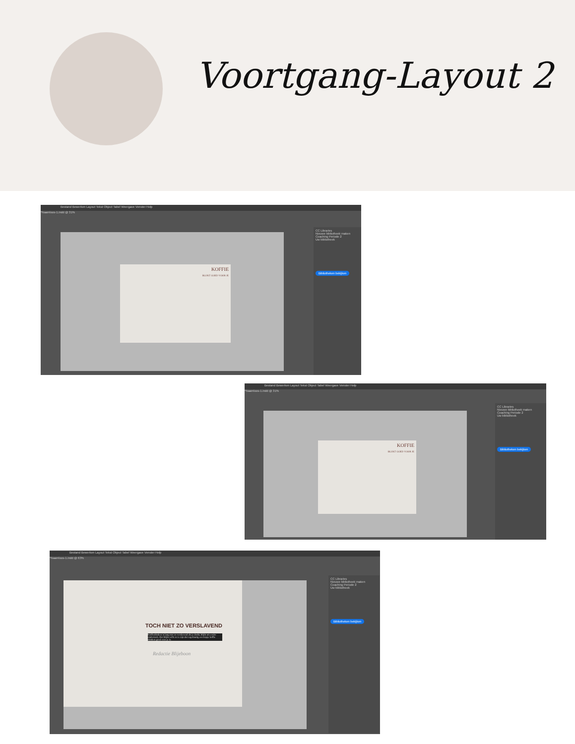Voortgang-Layout 2
Bestand Bewerken Layout Tekst Object Tabel Weergave Venster Help
*Naamloos-1.indd @ 31%
KOFFIE
BLIJKT GOED VOOR JE
CC Libraries
Nieuwe bibliotheek maken
Coaching Periode 2
Uw bibliotheek
Bibliotheken bekijken
Bestand Bewerken Layout Tekst Object Tabel Weergave Venster Help
*Naamloos-1.indd @ 31%
KOFFIE
BLIJKT GOED VOOR JE
CC Libraries
Nieuwe bibliotheek maken
Coaching Periode 2
Uw bibliotheek
Bibliotheken bekijken
Bestand Bewerken Layout Tekst Object Tabel Weergave Venster Help
*Naamloos-1.indd @ 63%
TOCH NIET ZO VERSLAVEND
Koffiedrinken is lang niet zo verslavend als je denkt, blijkt uit eerder onderzoek. Het blijkt zelfs zo te zijn dat regelmatig een kopje koffie drinken goed voor je is.
Redactie Blijeboon
CC Libraries
Nieuwe bibliotheek maken
Coaching Periode 2
Uw bibliotheek
Bibliotheken bekijken